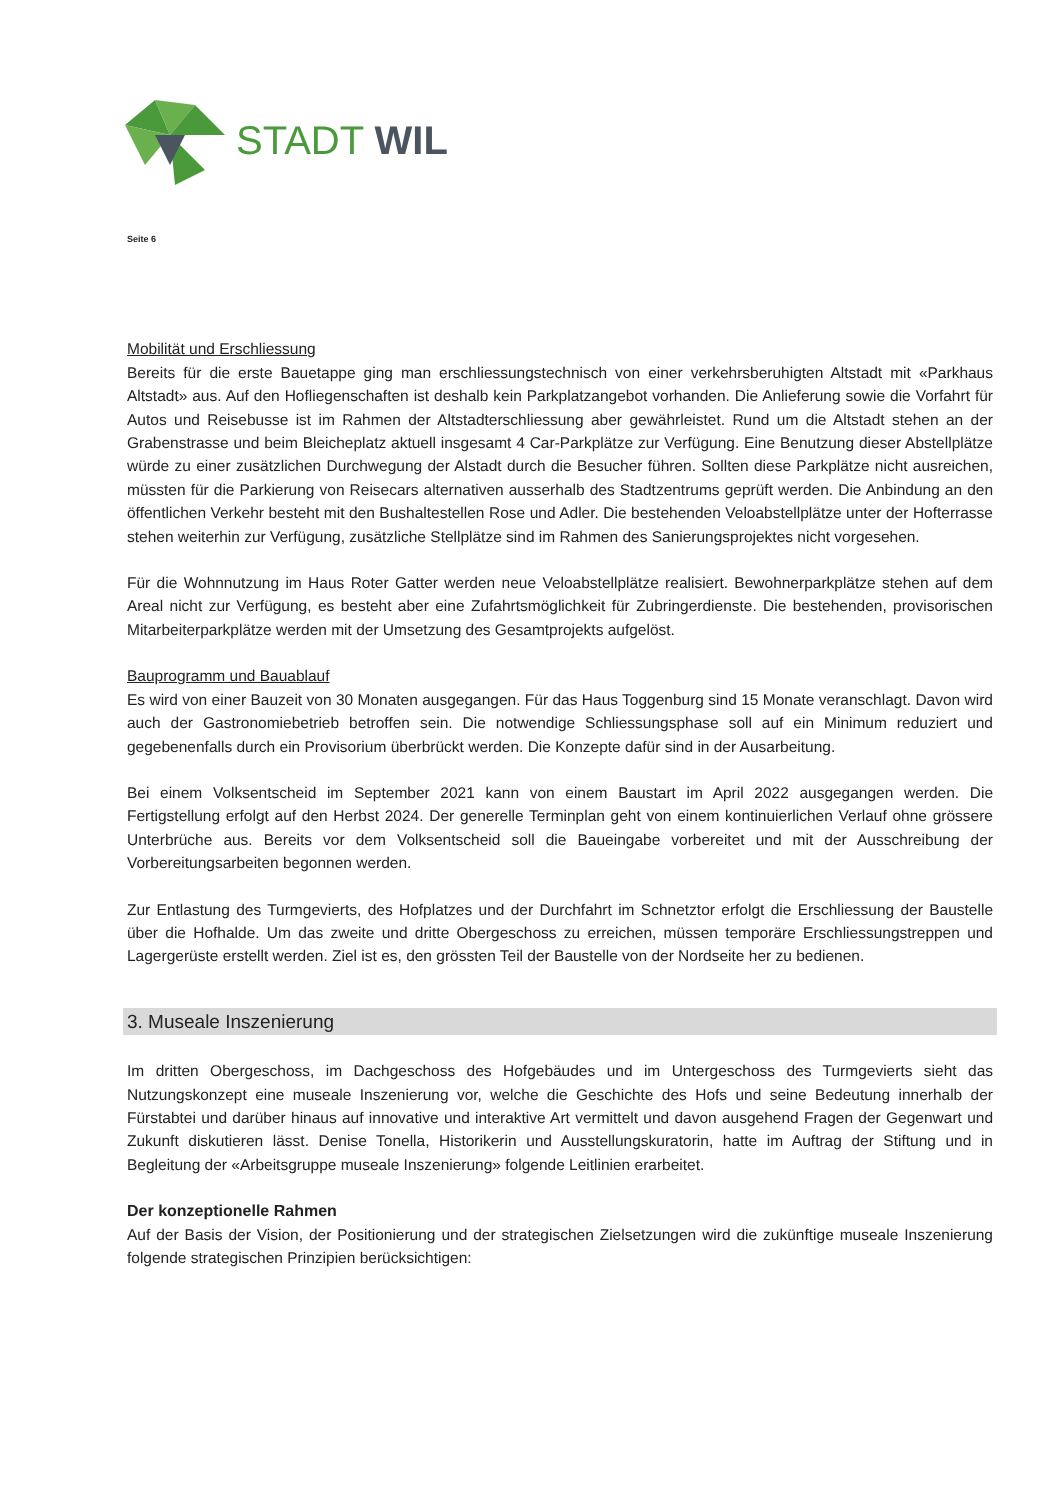STADT WIL
Seite 6
Mobilität und Erschliessung
Bereits für die erste Bauetappe ging man erschliessungstechnisch von einer verkehrsberuhigten Altstadt mit «Parkhaus Altstadt» aus. Auf den Hofliegenschaften ist deshalb kein Parkplatzangebot vorhanden. Die Anlieferung sowie die Vorfahrt für Autos und Reisebusse ist im Rahmen der Altstadterschliessung aber gewährleistet. Rund um die Altstadt stehen an der Grabenstrasse und beim Bleicheplatz aktuell insgesamt 4 Car-Parkplätze zur Verfügung. Eine Benutzung dieser Abstellplätze würde zu einer zusätzlichen Durchwegung der Alstadt durch die Besucher führen. Sollten diese Parkplätze nicht ausreichen, müssten für die Parkierung von Reisecars alternativen ausserhalb des Stadtzentrums geprüft werden. Die Anbindung an den öffentlichen Verkehr besteht mit den Bushaltestellen Rose und Adler. Die bestehenden Veloabstellplätze unter der Hofterrasse stehen weiterhin zur Verfügung, zusätzliche Stellplätze sind im Rahmen des Sanierungsprojektes nicht vorgesehen.
Für die Wohnnutzung im Haus Roter Gatter werden neue Veloabstellplätze realisiert. Bewohnerparkplätze stehen auf dem Areal nicht zur Verfügung, es besteht aber eine Zufahrtsmöglichkeit für Zubringerdienste. Die bestehenden, provisorischen Mitarbeiterparkplätze werden mit der Umsetzung des Gesamtprojekts aufgelöst.
Bauprogramm und Bauablauf
Es wird von einer Bauzeit von 30 Monaten ausgegangen. Für das Haus Toggenburg sind 15 Monate veranschlagt. Davon wird auch der Gastronomiebetrieb betroffen sein. Die notwendige Schliessungsphase soll auf ein Minimum reduziert und gegebenenfalls durch ein Provisorium überbrückt werden. Die Konzepte dafür sind in der Ausarbeitung.
Bei einem Volksentscheid im September 2021 kann von einem Baustart im April 2022 ausgegangen werden. Die Fertigstellung erfolgt auf den Herbst 2024. Der generelle Terminplan geht von einem kontinuierlichen Verlauf ohne grössere Unterbrüche aus. Bereits vor dem Volksentscheid soll die Baueingabe vorbereitet und mit der Ausschreibung der Vorbereitungsarbeiten begonnen werden.
Zur Entlastung des Turmgevierts, des Hofplatzes und der Durchfahrt im Schnetztor erfolgt die Erschliessung der Baustelle über die Hofhalde. Um das zweite und dritte Obergeschoss zu erreichen, müssen temporäre Erschliessungstreppen und Lagergerüste erstellt werden. Ziel ist es, den grössten Teil der Baustelle von der Nordseite her zu bedienen.
3. Museale Inszenierung
Im dritten Obergeschoss, im Dachgeschoss des Hofgebäudes und im Untergeschoss des Turmgevierts sieht das Nutzungskonzept eine museale Inszenierung vor, welche die Geschichte des Hofs und seine Bedeutung innerhalb der Fürstabtei und darüber hinaus auf innovative und interaktive Art vermittelt und davon ausgehend Fragen der Gegenwart und Zukunft diskutieren lässt. Denise Tonella, Historikerin und Ausstellungskuratorin, hatte im Auftrag der Stiftung und in Begleitung der «Arbeitsgruppe museale Inszenierung» folgende Leitlinien erarbeitet.
Der konzeptionelle Rahmen
Auf der Basis der Vision, der Positionierung und der strategischen Zielsetzungen wird die zukünftige museale Inszenierung folgende strategischen Prinzipien berücksichtigen: